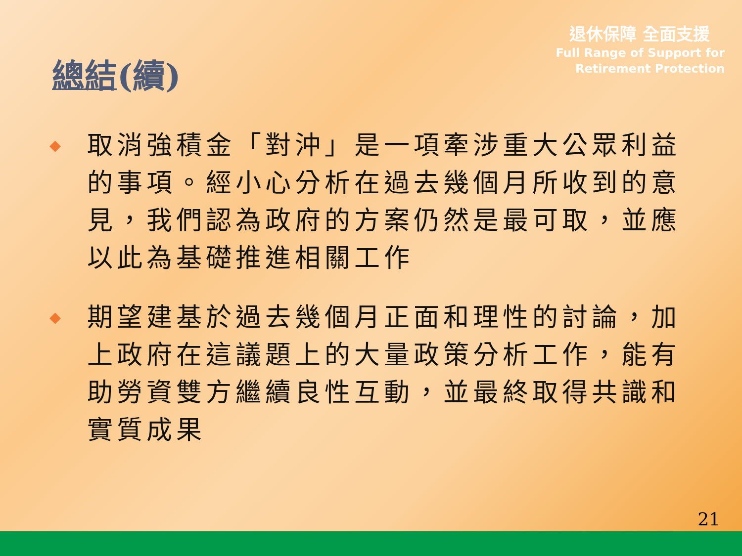退休保障 全面支援
Full Range of Support for
Retirement Protection
總結(續)
◆ 取消強積金「對沖」是一項牽涉重大公眾利益的事項。經小心分析在過去幾個月所收到的意見，我們認為政府的方案仍然是最可取，並應以此為基礎推進相關工作
◆ 期望建基於過去幾個月正面和理性的討論，加上政府在這議題上的大量政策分析工作，能有助勞資雙方繼續良性互動，並最終取得共識和實質成果
21